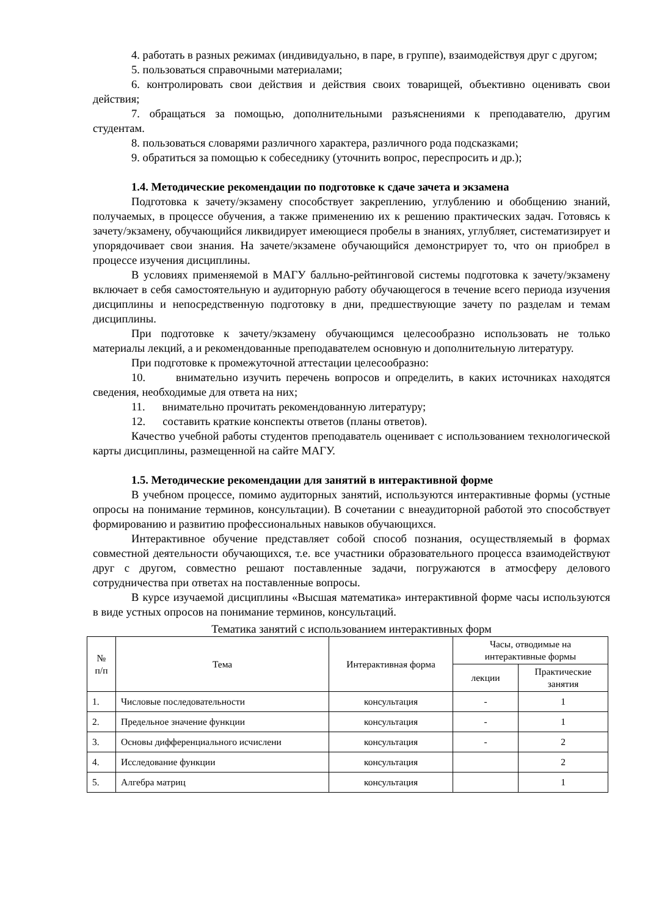4. работать в разных режимах (индивидуально, в паре, в группе), взаимодействуя друг с другом;
5. пользоваться справочными материалами;
6. контролировать свои действия и действия своих товарищей, объективно оценивать свои действия;
7. обращаться за помощью, дополнительными разъяснениями к преподавателю, другим студентам.
8. пользоваться словарями различного характера, различного рода подсказками;
9. обратиться за помощью к собеседнику (уточнить вопрос, переспросить и др.);
1.4. Методические рекомендации по подготовке к сдаче зачета и экзамена
Подготовка к зачету/экзамену способствует закреплению, углублению и обобщению знаний, получаемых, в процессе обучения, а также применению их к решению практических задач. Готовясь к зачету/экзамену, обучающийся ликвидирует имеющиеся пробелы в знаниях, углубляет, систематизирует и упорядочивает свои знания. На зачете/экзамене обучающийся демонстрирует то, что он приобрел в процессе изучения дисциплины.
В условиях применяемой в МАГУ балльно-рейтинговой системы подготовка к зачету/экзамену включает в себя самостоятельную и аудиторную работу обучающегося в течение всего периода изучения дисциплины и непосредственную подготовку в дни, предшествующие зачету по разделам и темам дисциплины.
При подготовке к зачету/экзамену обучающимся целесообразно использовать не только материалы лекций, а и рекомендованные преподавателем основную и дополнительную литературу.
При подготовке к промежуточной аттестации целесообразно:
10. внимательно изучить перечень вопросов и определить, в каких источниках находятся сведения, необходимые для ответа на них;
11. внимательно прочитать рекомендованную литературу;
12. составить краткие конспекты ответов (планы ответов).
Качество учебной работы студентов преподаватель оценивает с использованием технологической карты дисциплины, размещенной на сайте МАГУ.
1.5. Методические рекомендации для занятий в интерактивной форме
В учебном процессе, помимо аудиторных занятий, используются интерактивные формы (устные опросы на понимание терминов, консультации). В сочетании с внеаудиторной работой это способствует формированию и развитию профессиональных навыков обучающихся.
Интерактивное обучение представляет собой способ познания, осуществляемый в формах совместной деятельности обучающихся, т.е. все участники образовательного процесса взаимодействуют друг с другом, совместно решают поставленные задачи, погружаются в атмосферу делового сотрудничества при ответах на поставленные вопросы.
В курсе изучаемой дисциплины «Высшая математика» интерактивной форме часы используются в виде устных опросов на понимание терминов, консультаций.
Тематика занятий с использованием интерактивных форм
| № п/п | Тема | Интерактивная форма | Часы, отводимые на интерактивные формы | |
| --- | --- | --- | --- | --- |
| | | | лекции | Практические занятия |
| 1. | Числовые последовательности | консультация | - | 1 |
| 2. | Предельное значение функции | консультация | - | 1 |
| 3. | Основы дифференциального исчислени | консультация | - | 2 |
| 4. | Исследование функции | консультация | | 2 |
| 5. | Алгебра матриц | консультация | | 1 |